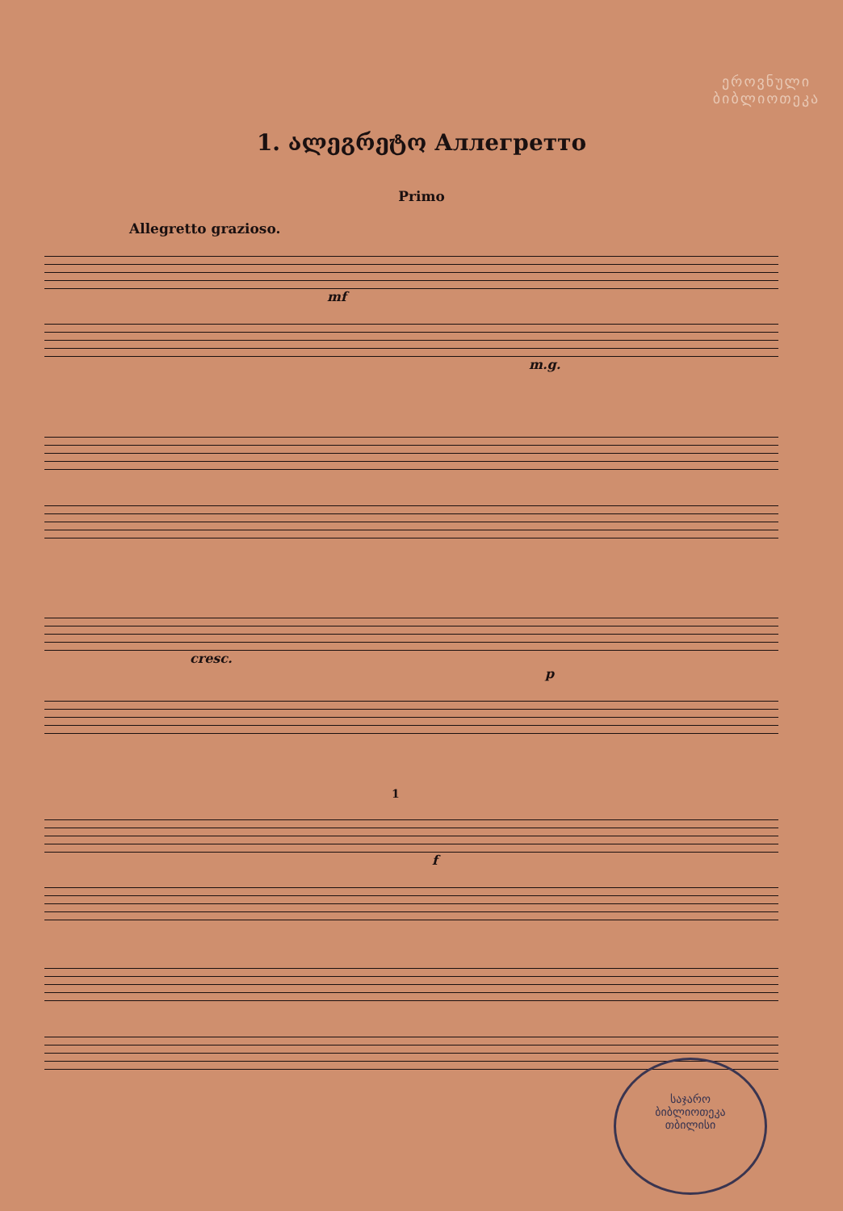ეროვნული
ბიბლიოთეკა
1. ალეგრეტო Аллегретто
Primo
Allegretto grazioso.
mf
m.g.
cresc.
p
1
f
საჯარო
ბიბლიოთეკა
თბილისი